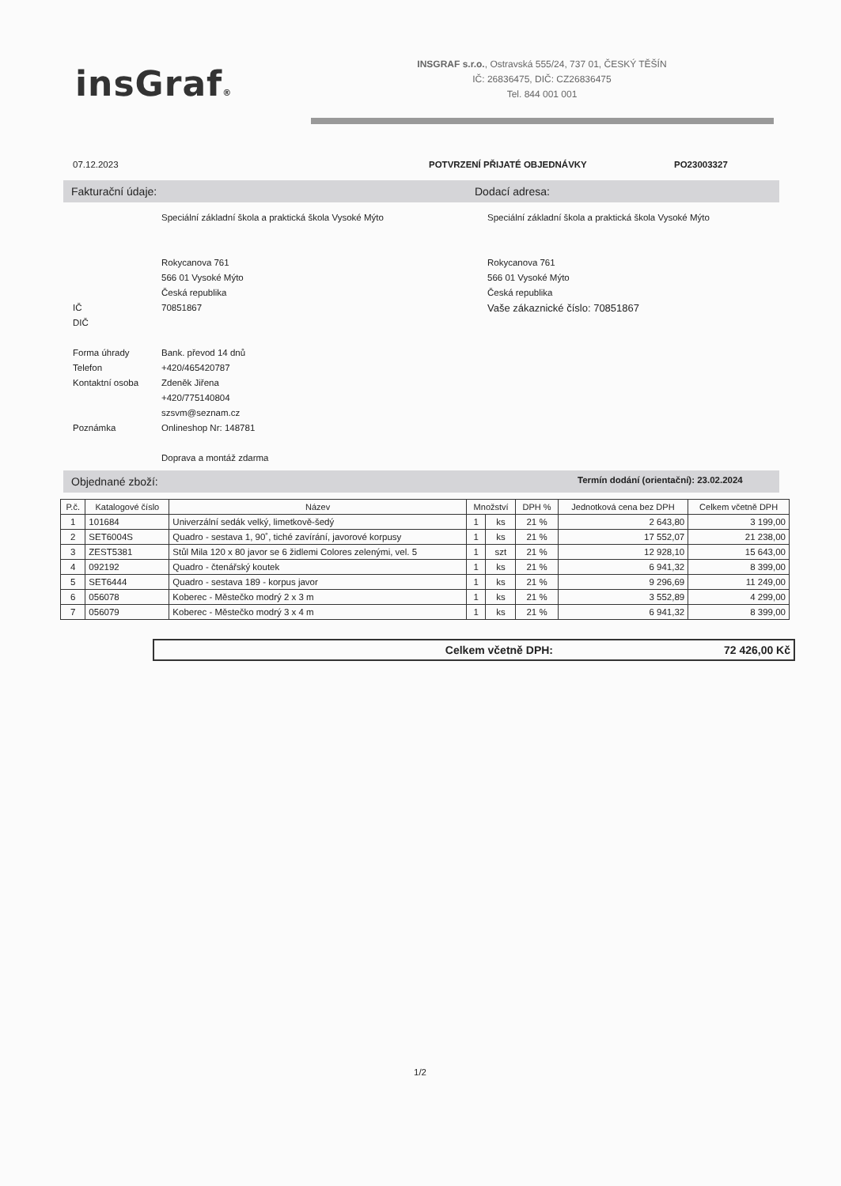insGraf®
INSGRAF s.r.o., Ostravská 555/24, 737 01, ČESKÝ TĚŠÍN
IČ: 26836475, DIČ: CZ26836475
Tel. 844 001 001
07.12.2023 POTVRZENÍ PŘIJATÉ OBJEDNÁVKY PO23003327
Fakturační údaje: Dodací adresa:
Speciální základní škola a praktická škola Vysoké Mýto
Rokycanova 761
566 01 Vysoké Mýto
Česká republika
Speciální základní škola a praktická škola Vysoké Mýto
Rokycanova 761
566 01 Vysoké Mýto
Česká republika
IČ
DIČ
70851867
Vaše zákaznické číslo: 70851867
Forma úhrady
Telefon
Bank. převod 14 dnů
+420/465420787
Kontaktní osoba
Poznámka
Zdeněk Jiřena
+420/775140804
szsvm@seznam.cz
Onlineshop Nr: 148781
Doprava a montáž zdarma
Objednané zboží:
Termín dodání (orientační): 23.02.2024
| P.č. | Katalogové číslo | Název | Množství | | DPH % | Jednotková cena bez DPH | Celkem včetně DPH |
| --- | --- | --- | --- | --- | --- | --- | --- |
| 1 | 101684 | Univerzální sedák velký, limetkově-šedý | 1 | ks | 21 % | 2 643,80 | 3 199,00 |
| 2 | SET6004S | Quadro - sestava 1, 90˚, tiché zavírání, javorové korpusy | 1 | ks | 21 % | 17 552,07 | 21 238,00 |
| 3 | ZEST5381 | Stůl Mila 120 x 80 javor se 6 židlemi Colores zelenými, vel. 5 | 1 | szt | 21 % | 12 928,10 | 15 643,00 |
| 4 | 092192 | Quadro - čtenářský koutek | 1 | ks | 21 % | 6 941,32 | 8 399,00 |
| 5 | SET6444 | Quadro - sestava 189 - korpus javor | 1 | ks | 21 % | 9 296,69 | 11 249,00 |
| 6 | 056078 | Koberec - Městečko modrý 2 x 3 m | 1 | ks | 21 % | 3 552,89 | 4 299,00 |
| 7 | 056079 | Koberec - Městečko modrý 3 x 4 m | 1 | ks | 21 % | 6 941,32 | 8 399,00 |
Celkem včetně DPH: 72 426,00 Kč
1/2